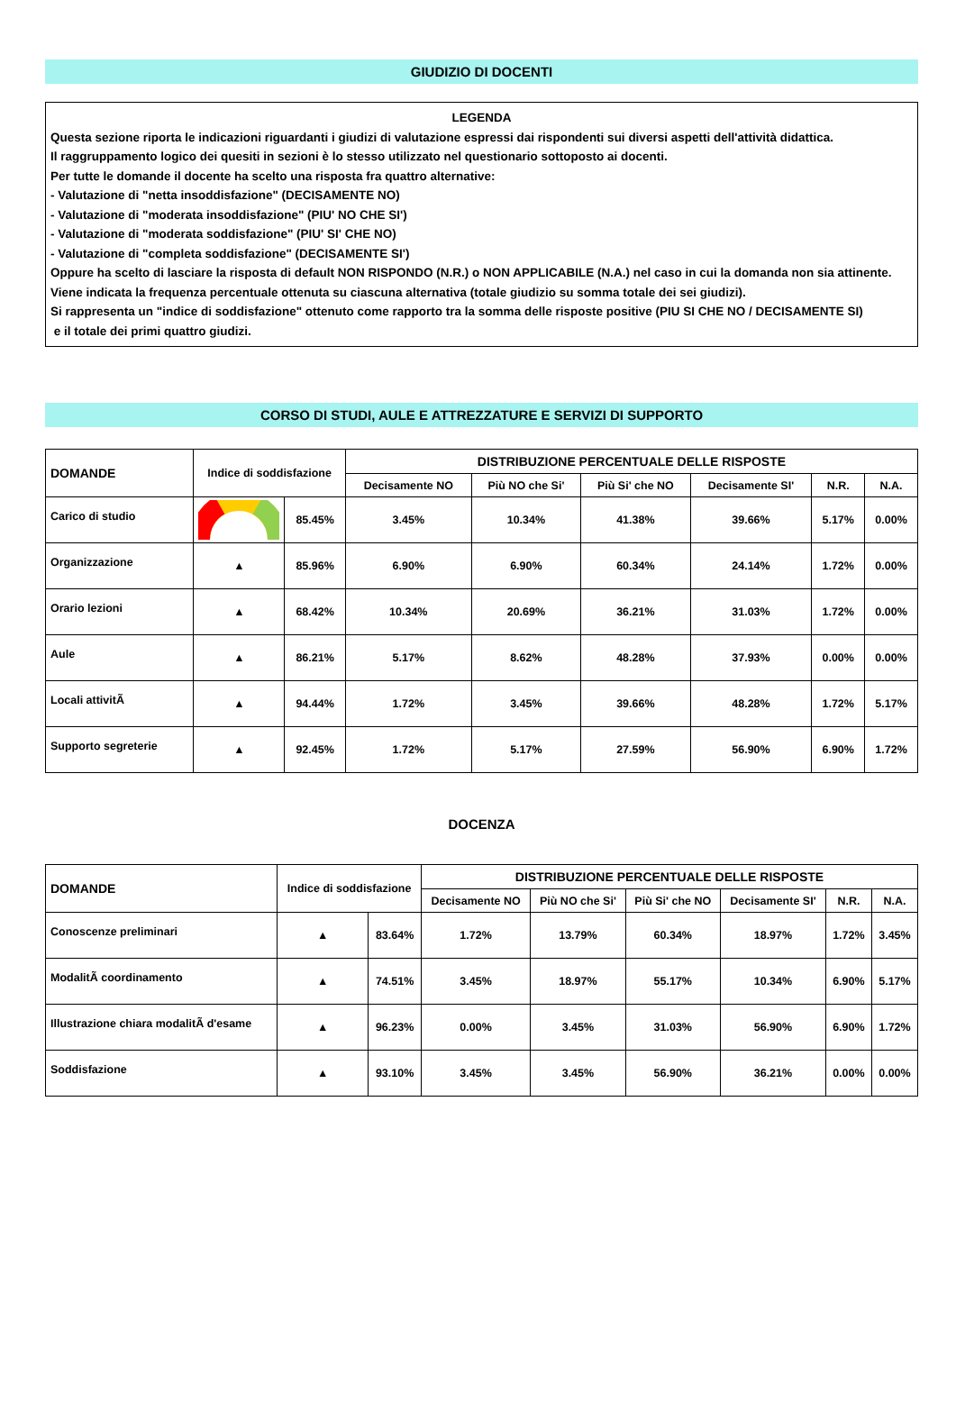GIUDIZIO DI DOCENTI
LEGENDA
Questa sezione riporta le indicazioni riguardanti i giudizi di valutazione espressi dai rispondenti sui diversi aspetti dell'attività didattica.
Il raggruppamento logico dei quesiti in sezioni è lo stesso utilizzato nel questionario sottoposto ai docenti.
Per tutte le domande il docente ha scelto una risposta fra quattro alternative:
- Valutazione di "netta insoddisfazione" (DECISAMENTE NO)
- Valutazione di "moderata insoddisfazione" (PIU' NO CHE SI')
- Valutazione di "moderata soddisfazione" (PIU' SI' CHE NO)
- Valutazione di "completa soddisfazione" (DECISAMENTE SI')
Oppure ha scelto di lasciare la risposta di default NON RISPONDO (N.R.) o NON APPLICABILE (N.A.) nel caso in cui la domanda non sia attinente. Viene indicata la frequenza percentuale ottenuta su ciascuna alternativa (totale giudizio su somma totale dei sei giudizi).
Si rappresenta un "indice di soddisfazione" ottenuto come rapporto tra la somma delle risposte positive (PIU SI CHE NO / DECISAMENTE SI)
e il totale dei primi quattro giudizi.
CORSO DI STUDI, AULE E ATTREZZATURE E SERVIZI DI SUPPORTO
| DOMANDE | Indice di soddisfazione | | DISTRIBUZIONE PERCENTUALE DELLE RISPOSTE | | | | | |
| --- | --- | --- | --- | --- | --- | --- | --- | --- |
| | | | Decisamente NO | Più NO che Si' | Più Si' che NO | Decisamente SI' | N.R. | N.A. |
| Carico di studio | | 85.45% | 3.45% | 10.34% | 41.38% | 39.66% | 5.17% | 0.00% |
| Organizzazione | ▲ | 85.96% | 6.90% | 6.90% | 60.34% | 24.14% | 1.72% | 0.00% |
| Orario lezioni | ▲ | 68.42% | 10.34% | 20.69% | 36.21% | 31.03% | 1.72% | 0.00% |
| Aule | ▲ | 86.21% | 5.17% | 8.62% | 48.28% | 37.93% | 0.00% | 0.00% |
| Locali attivitÃ | ▲ | 94.44% | 1.72% | 3.45% | 39.66% | 48.28% | 1.72% | 5.17% |
| Supporto segreterie | ▲ | 92.45% | 1.72% | 5.17% | 27.59% | 56.90% | 6.90% | 1.72% |
DOCENZA
| DOMANDE | Indice di soddisfazione | | DISTRIBUZIONE PERCENTUALE DELLE RISPOSTE | | | | | |
| --- | --- | --- | --- | --- | --- | --- | --- | --- |
| | | | Decisamente NO | Più NO che Si' | Più Si' che NO | Decisamente SI' | N.R. | N.A. |
| Conoscenze preliminari | ▲ | 83.64% | 1.72% | 13.79% | 60.34% | 18.97% | 1.72% | 3.45% |
| ModalitÃ coordinamento | ▲ | 74.51% | 3.45% | 18.97% | 55.17% | 10.34% | 6.90% | 5.17% |
| Illustrazione chiara modalitÃ d'esame | ▲ | 96.23% | 0.00% | 3.45% | 31.03% | 56.90% | 6.90% | 1.72% |
| Soddisfazione | ▲ | 93.10% | 3.45% | 3.45% | 56.90% | 36.21% | 0.00% | 0.00% |